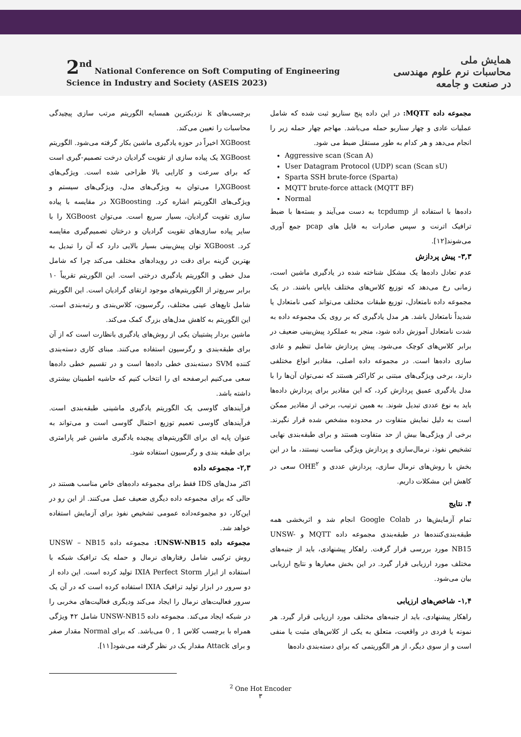2<sup>nd</sup> National Conference on Soft Computing of Engineering
Science in Industry and Society (ASEIS 2023)
همایش ملی
محاسبات نرم علوم مهندسی
در صنعت و جامعه
برچسب‌های k نزدیکترین همسایه الگوریتم مرتب سازی پیچیدگی محاسبات را تعیین می‌کند.
XGBoost اخیراً در حوزه یادگیری ماشین بکار گرفته می‌شود. الگوریتم XGBoost یک پیاده سازی از تقویت گرادیان درخت تصمیم-گیری است که برای سرعت و کارایی بالا طراحی شده است. ویژگی‌های XGBoostرا می‌توان به ویژگی‌های مدل، ویژگی‌های سیستم و ویژگی‌های الگوریتم اشاره کرد. XGBoosting در مقایسه با پیاده سازی تقویت گرادیان، بسیار سریع است. می‌توان XGBoost را با سایر پیاده سازی‌های تقویت گرادیان و درختان تصمیم‌گیری مقایسه کرد. XGBoost توان پیش‌بینی بسیار بالایی دارد که آن را تبدیل به بهترین گزینه برای دقت در رویدادهای مختلف می‌کند چرا که شامل مدل خطی و الگوریتم یادگیری درختی است. این الگوریتم تقریباً ۱۰ برابر سریع‌تر از الگوریتم‌های موجود ارتقای گرادیان است. این الگوریتم شامل تابع‌های عینی مختلف، رگرسیون، کلاس‌بندی و رتبه‌بندی است. این الگوریتم به کاهش مدل‌های بزرگ کمک می‌کند.
ماشین بردار پشتیبان یکی از روش‌های یادگیری بانظارت است که از آن برای طبقه‌بندی و رگرسیون استفاده می‌کنند. مبنای کاری دسته‌بندی کننده SVM دسته‌بندی خطی داده‌ها است و در تقسیم خطی داده‌ها سعی می‌کنیم ابرصفحه ای را انتخاب کنیم که حاشیه اطمینان بیشتری داشته باشد.
فرآیندهای گاوسی یک الگوریتم یادگیری ماشینی طبقه‌بندی است. فرآیندهای گاوسی تعمیم توزیع احتمال گاوسی است و می‌تواند به عنوان پایه ای برای الگوریتم‌های پیچیده یادگیری ماشین غیر پارامتری برای طبقه بندی و رگرسیون استفاده شود.
۲,۳- مجموعه داده
اکثر مدل‌های IDS فقط برای مجموعه داده‌های خاص مناسب هستند در حالی که برای مجموعه داده دیگری ضعیف عمل می‌کنند. از این رو در این‌کار، دو مجموعه‌داده عمومی تشخیص نفوذ برای آزمایش استفاده خواهد شد.
مجموعه داده UNSW-NB15: مجموعه داده UNSW – NB15 روش ترکیبی شامل رفتارهای نرمال و حمله یک ترافیک شبکه با استفاده از ابزار IXIA Perfect Storm تولید کرده است. این داده از دو سرور در ابزار تولید ترافیک IXIA استفاده کرده است که در آن یک سرور فعالیت‌های نرمال را ایجاد می‌کند ودیگری فعالیت‌های مخربی را در شبکه ایجاد می‌کند. مجموعه داده UNSW-NB15 شامل ۴۲ ویژگی همراه با برچسب کلاس 1 , 0 می‌باشد. که برای Normal مقدار صفر و برای Attack مقدار یک در نظر گرفته می‌شود[۱۱].
مجموعه داده MQTT: در این داده پنج سناریو ثبت شده که شامل عملیات عادی و چهار سناریو حمله می‌باشد. مهاجم چهار حمله زیر را انجام می‌دهد و هر کدام به طور مستقل ضبط می شود.
Aggressive scan (Scan A)
User Datagram Protocol (UDP) scan (Scan sU)
Sparta SSH brute-force (Sparta)
MQTT brute-force attack (MQTT BF)
Normal
داده‌ها با استفاده از tcpdump به دست می‌آیند و بسته‌ها با ضبط ترافیک اترنت و سپس صادرات به فایل های pcap جمع آوری می‌شوند[۱۲].
۳,۳- پیش پردازش
عدم تعادل داده‌ها یک مشکل شناخته شده در یادگیری ماشین است، زمانی رخ می‌دهد که توزیع کلاس‌های مختلف بایاس باشند. در یک مجموعه داده نامتعادل، توزیع طبقات مختلف می‌تواند کمی نامتعادل یا شدیداً نامتعادل باشد. هر مدل یادگیری که بر روی یک مجموعه داده به شدت نامتعادل آموزش داده شود، منجر به عملکرد پیش‌بینی ضعیف در برابر کلاس‌های کوچک می‌شود. پیش پردازش شامل تنظیم و عادی سازی داده‌ها است. در مجموعه داده اصلی، مقادیر انواع مختلفی دارند، برخی ویژگی‌های مبتنی بر کاراکتر هستند که نمی‌توان آن‌ها را با مدل یادگیری عمیق پردازش کرد، که این مقادیر برای پردازش داده‌ها باید به نوع عددی تبدیل شوند. به همین ترتیب، برخی از مقادیر ممکن است به دلیل نمایش متفاوت در محدوده مشخص شده قرار نگیرند. برخی از ویژگی‌ها بیش از حد متفاوت هستند و برای طبقه‌بندی نهایی تشخیص نفوذ، نرمال‌سازی و پردازش ویژگی مناسب نیستند، ما در این بخش با روش‌های نرمال سازی، پردازش عددی و OHE<sup>۲</sup> سعی در کاهش این مشکلات داریم.
۴. نتایج
تمام آزمایش‌ها در Google Colab انجام شد و اثربخشی همه طبقه‌بندی‌کننده‌ها در طبقه‌بندی مجموعه داده MQTT و UNSW-NB15 مورد بررسی قرار گرفت. راهکار پیشنهادی، باید از جنبه‌های مختلف مورد ارزیابی قرار گیرد. در این بخش معیارها و نتایج ارزیابی بیان می‌شود.
۱,۴- شاخص‌های ارزیابی
راهکار پیشنهادی، باید از جنبه‌های مختلف مورد ارزیابی قرار گیرد. هر نمونه یا فردی در واقعیت، متعلق به یکی از کلاس‌های مثبت یا منفی است و از سوی دیگر، از هر الگوریتمی که برای دسته‌بندی داده‌ها
<sup>2</sup> One Hot Encoder
۳